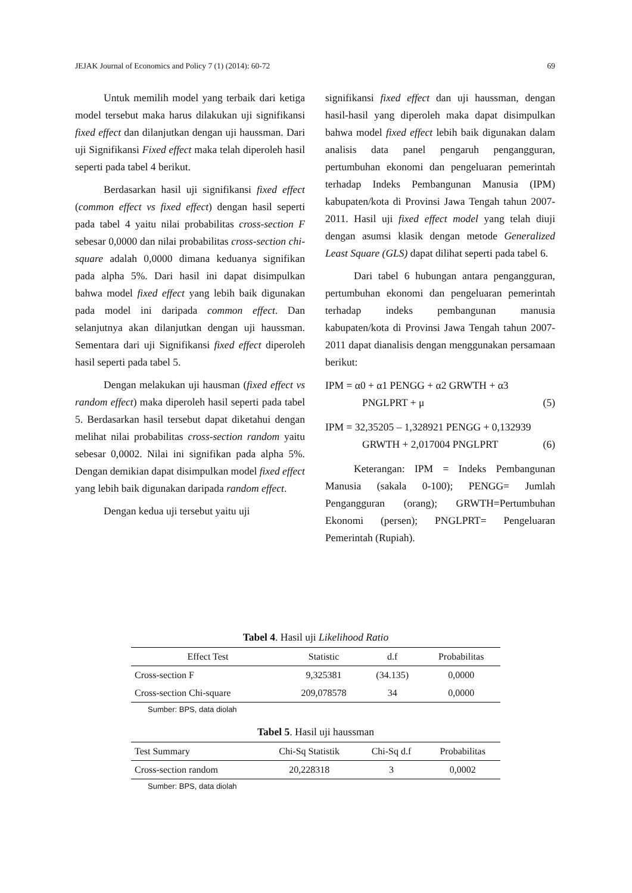JEJAK Journal of Economics and Policy 7 (1) (2014): 60-72 69
Untuk memilih model yang terbaik dari ketiga model tersebut maka harus dilakukan uji signifikansi fixed effect dan dilanjutkan dengan uji haussman. Dari uji Signifikansi Fixed effect maka telah diperoleh hasil seperti pada tabel 4 berikut.
Berdasarkan hasil uji signifikansi fixed effect (common effect vs fixed effect) dengan hasil seperti pada tabel 4 yaitu nilai probabilitas cross-section F sebesar 0,0000 dan nilai probabilitas cross-section chi-square adalah 0,0000 dimana keduanya signifikan pada alpha 5%. Dari hasil ini dapat disimpulkan bahwa model fixed effect yang lebih baik digunakan pada model ini daripada common effect. Dan selanjutnya akan dilanjutkan dengan uji haussman. Sementara dari uji Signifikansi fixed effect diperoleh hasil seperti pada tabel 5.
Dengan melakukan uji hausman (fixed effect vs random effect) maka diperoleh hasil seperti pada tabel 5. Berdasarkan hasil tersebut dapat diketahui dengan melihat nilai probabilitas cross-section random yaitu sebesar 0,0002. Nilai ini signifikan pada alpha 5%. Dengan demikian dapat disimpulkan model fixed effect yang lebih baik digunakan daripada random effect.
Dengan kedua uji tersebut yaitu uji
signifikansi fixed effect dan uji haussman, dengan hasil-hasil yang diperoleh maka dapat disimpulkan bahwa model fixed effect lebih baik digunakan dalam analisis data panel pengaruh pengangguran, pertumbuhan ekonomi dan pengeluaran pemerintah terhadap Indeks Pembangunan Manusia (IPM) kabupaten/kota di Provinsi Jawa Tengah tahun 2007-2011. Hasil uji fixed effect model yang telah diuji dengan asumsi klasik dengan metode Generalized Least Square (GLS) dapat dilihat seperti pada tabel 6.
Dari tabel 6 hubungan antara pengangguran, pertumbuhan ekonomi dan pengeluaran pemerintah terhadap indeks pembangunan manusia kabupaten/kota di Provinsi Jawa Tengah tahun 2007-2011 dapat dianalisis dengan menggunakan persamaan berikut:
IPM = α0 + α1 PENGG + α2 GRWTH + α3
PNGLPRT + μ (5)
IPM = 32,35205 – 1,328921 PENGG + 0,132939
GRWTH + 2,017004 PNGLPRT (6)
Keterangan: IPM = Indeks Pembangunan Manusia (sakala 0-100); PENGG= Jumlah Pengangguran (orang); GRWTH=Pertumbuhan Ekonomi (persen); PNGLPRT= Pengeluaran Pemerintah (Rupiah).
Tabel 4. Hasil uji Likelihood Ratio
| Effect Test | Statistic | d.f | Probabilitas |
| --- | --- | --- | --- |
| Cross-section F | 9,325381 | (34.135) | 0,0000 |
| Cross-section Chi-square | 209,078578 | 34 | 0,0000 |
Sumber: BPS, data diolah
Tabel 5. Hasil uji haussman
| Test Summary | Chi-Sq Statistik | Chi-Sq d.f | Probabilitas |
| --- | --- | --- | --- |
| Cross-section random | 20,228318 | 3 | 0,0002 |
Sumber: BPS, data diolah